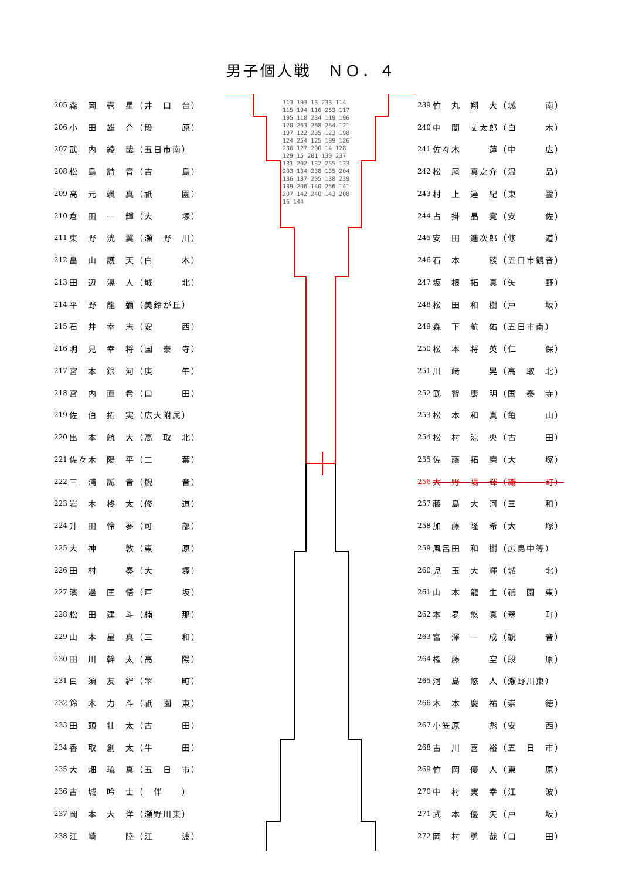男子個人戦　ＮＯ．４
| 205 | 森 岡 壱 星（井 口 台） |
| 206 | 小 田 雄 介（段 原） |
| 207 | 武 内 綾 哉（五日市南） |
| 208 | 松 島 詩 音（吉 島） |
| 209 | 高 元 颯 真（祇 園） |
| 210 | 倉 田 一 輝（大 塚） |
| 211 | 東 野 洸 翼（瀬 野 川） |
| 212 | 畠 山 護 天（白 木） |
| 213 | 田 辺 滉 人（城 北） |
| 214 | 平 野 龍 彌（美鈴が丘） |
| 215 | 石 井 幸 志（安 西） |
| 216 | 明 見 幸 将（国 泰 寺） |
| 217 | 宮 本 銀 河（庚 午） |
| 218 | 宮 内 直 希（口 田） |
| 219 | 佐 伯 拓 実（広大附属） |
| 220 | 出 本 航 大（高 取 北） |
| 221 | 佐々木 陽 平（二 葉） |
| 222 | 三 浦 誠 音（観 音） |
| 223 | 岩 木 柊 太（修 道） |
| 224 | 升 田 怜 夢（可 部） |
| 225 | 大 神 敦（東 原） |
| 226 | 田 村 奏（大 塚） |
| 227 | 濱 邊 匡 悟（戸 坂） |
| 228 | 松 田 建 斗（楠 那） |
| 229 | 山 本 星 真（三 和） |
| 230 | 田 川 幹 太（高 陽） |
| 231 | 白 須 友 絆（翠 町） |
| 232 | 鈴 木 力 斗（祇 園 東） |
| 233 | 田 頭 壮 太（古 田） |
| 234 | 香 取 創 太（牛 田） |
| 235 | 大 畑 琉 真（五 日 市） |
| 236 | 古 城 吟 士（ 伴 ） |
| 237 | 岡 本 大 洋（瀬野川東） |
| 238 | 江 崎 陸（江 波） |
113 193 13 233 114 115 194 116 253 117 195 118 234 119 196 120 263 268 264 121 197 122 235 123 198 124 254 125 199 126 236 127 200 14 128
129 15 201 130 237 131 202 132 255 133 203 134 238 135 204 136 137 205 138 239 139 206 140 256 141 207 142 240 143 208 16 144
| 239 | 竹 丸 翔 大（城 南） |
| 240 | 中 間 丈太郎（白 木） |
| 241 | 佐々木 蓮（中 広） |
| 242 | 松 尾 真之介（温 品） |
| 243 | 村 上 達 紀（東 雲） |
| 244 | 占 掛 晶 寛（安 佐） |
| 245 | 安 田 進次郎（修 道） |
| 246 | 石 本 稜（五日市観音） |
| 247 | 坂 根 拓 真（矢 野） |
| 248 | 松 田 和 樹（戸 坂） |
| 249 | 森 下 航 佑（五日市南） |
| 250 | 松 本 将 英（仁 保） |
| 251 | 川 﨑 晃（高 取 北） |
| 252 | 武 智 康 明（国 泰 寺） |
| 253 | 松 本 和 真（亀 山） |
| 254 | 松 村 涼 央（古 田） |
| 255 | 佐 藤 拓 磨（大 塚） |
| 256 | 大 野 陽 輝（織 町） |
| 257 | 藤 島 大 河（三 和） |
| 258 | 加 藤 隆 希（大 塚） |
| 259 | 風呂田 和 樹（広島中等） |
| 260 | 児 玉 大 輝（城 北） |
| 261 | 山 本 龍 生（祇 園 東） |
| 262 | 本 夛 悠 真（翠 町） |
| 263 | 宮 澤 一 成（観 音） |
| 264 | 権 藤 空（段 原） |
| 265 | 河 島 悠 人（瀬野川東） |
| 266 | 木 本 慶 祐（崇 徳） |
| 267 | 小笠原 彪（安 西） |
| 268 | 古 川 喜 裕（五 日 市） |
| 269 | 竹 岡 優 人（東 原） |
| 270 | 中 村 実 幸（江 波） |
| 271 | 武 本 優 矢（戸 坂） |
| 272 | 岡 村 勇 哉（口 田） |